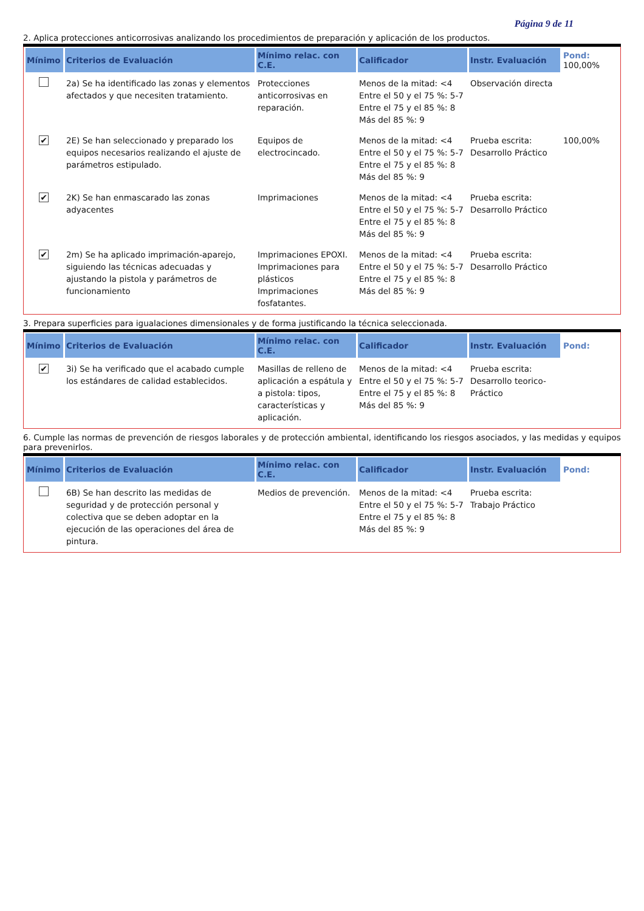Página 9 de 11
2. Aplica protecciones anticorrosivas analizando los procedimientos de preparación y aplicación de los productos.
| Mínimo | Criterios de Evaluación | Mínimo relac. con C.E. | Calificador | Instr. Evaluación | Pond: 100,00% |
| --- | --- | --- | --- | --- | --- |
| | 2a) Se ha identificado las zonas y elementos afectados y que necesiten tratamiento. | Protecciones anticorrosivas en reparación. | Menos de la mitad: <4 Entre el 50 y el 75 %: 5-7 Entre el 75 y el 85 %: 8 Más del 85 %: 9 | Observación directa | |
| ✔ | 2E) Se han seleccionado y preparado los equipos necesarios realizando el ajuste de parámetros estipulado. | Equipos de electrocincado. | Menos de la mitad: <4 Entre el 50 y el 75 %: 5-7 Entre el 75 y el 85 %: 8 Más del 85 %: 9 | Prueba escrita: Desarrollo Práctico | 100,00% |
| ✔ | 2K) Se han enmascarado las zonas adyacentes | Imprimaciones | Menos de la mitad: <4 Entre el 50 y el 75 %: 5-7 Entre el 75 y el 85 %: 8 Más del 85 %: 9 | Prueba escrita: Desarrollo Práctico | |
| ✔ | 2m) Se ha aplicado imprimación-aparejo, siguiendo las técnicas adecuadas y ajustando la pistola y parámetros de funcionamiento | Imprimaciones EPOXI. Imprimaciones para plásticos Imprimaciones fosfatantes. | Menos de la mitad: <4 Entre el 50 y el 75 %: 5-7 Entre el 75 y el 85 %: 8 Más del 85 %: 9 | Prueba escrita: Desarrollo Práctico | |
3. Prepara superficies para igualaciones dimensionales y de forma justificando la técnica seleccionada.
| Mínimo | Criterios de Evaluación | Mínimo relac. con C.E. | Calificador | Instr. Evaluación | Pond: |
| --- | --- | --- | --- | --- | --- |
| ✔ | 3i) Se ha verificado que el acabado cumple los estándares de calidad establecidos. | Masillas de relleno de aplicación a espátula y a pistola: tipos, características y aplicación. | Menos de la mitad: <4 Entre el 50 y el 75 %: 5-7 Entre el 75 y el 85 %: 8 Más del 85 %: 9 | Prueba escrita: Desarrollo teorico-Práctico | |
6. Cumple las normas de prevención de riesgos laborales y de protección ambiental, identificando los riesgos asociados, y las medidas y equipos para prevenirlos.
| Mínimo | Criterios de Evaluación | Mínimo relac. con C.E. | Calificador | Instr. Evaluación | Pond: |
| --- | --- | --- | --- | --- | --- |
| | 6B) Se han descrito las medidas de seguridad y de protección personal y colectiva que se deben adoptar en la ejecución de las operaciones del área de pintura. | Medios de prevención. | Menos de la mitad: <4 Entre el 50 y el 75 %: 5-7 Entre el 75 y el 85 %: 8 Más del 85 %: 9 | Prueba escrita: Trabajo Práctico | |